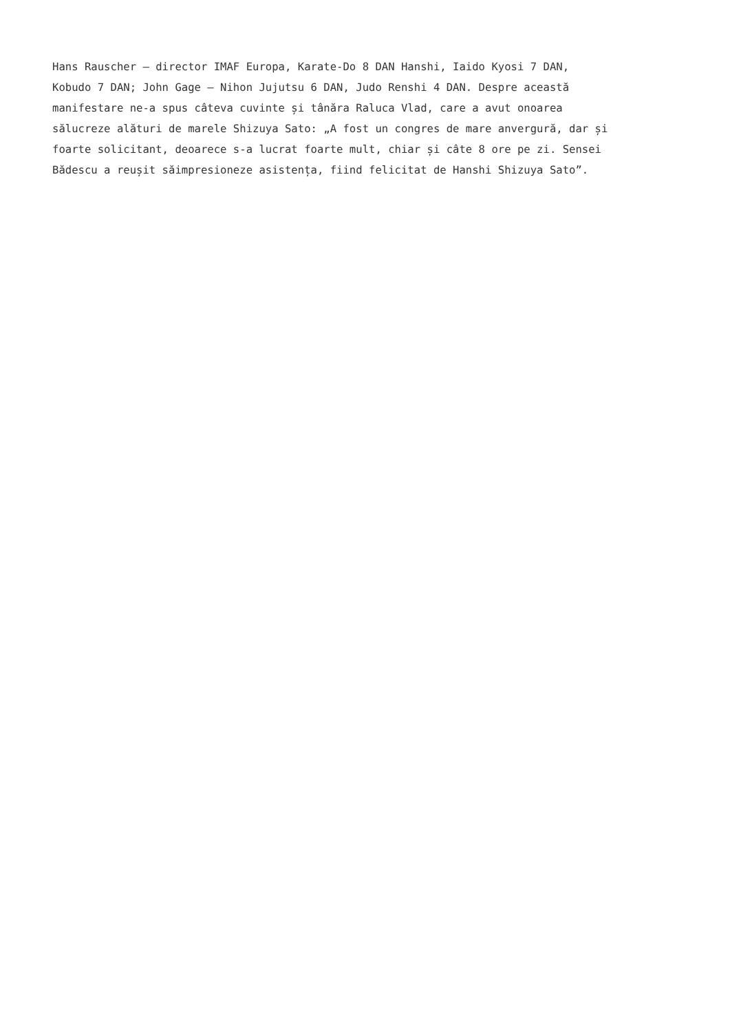Hans Rauscher – director IMAF Europa, Karate-Do 8 DAN Hanshi, Iaido Kyosi 7 DAN,
Kobudo 7 DAN; John Gage – Nihon Jujutsu 6 DAN, Judo Renshi 4 DAN. Despre această
manifestare ne-a spus câteva cuvinte și tânăra Raluca Vlad, care a avut onoarea
sălucreze alături de marele Shizuya Sato: „A fost un congres de mare anvergură, dar și
foarte solicitant, deoarece s-a lucrat foarte mult, chiar și câte 8 ore pe zi. Sensei
Bădescu a reușit săimpresioneze asistența, fiind felicitat de Hanshi Shizuya Sato”.